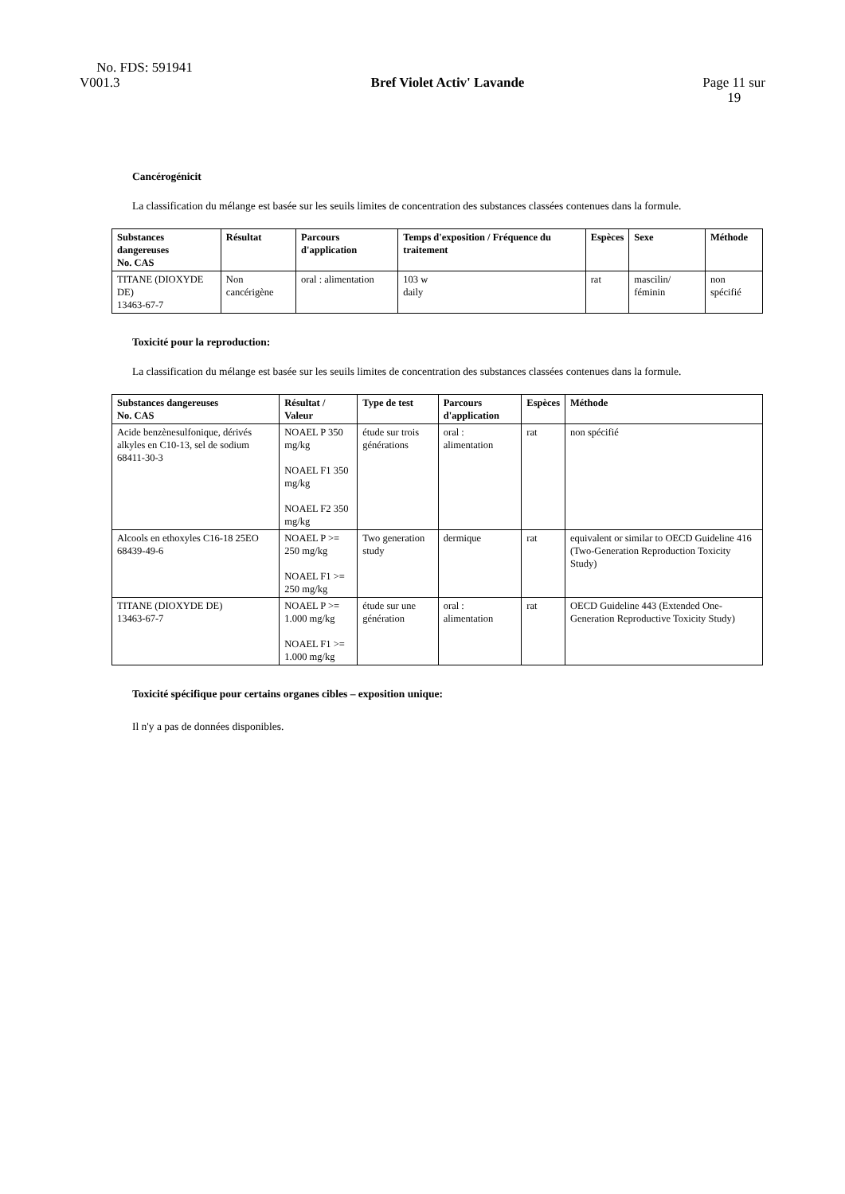No. FDS: 591941
V001.3
Bref Violet Activ' Lavande
Page 11 sur
19
Cancérogénicit
La classification du mélange est basée sur les seuils limites de concentration des substances classées contenues dans la formule.
| Substances dangereuses No. CAS | Résultat | Parcours d'application | Temps d'exposition / Fréquence du traitement | Espèces | Sexe | Méthode |
| --- | --- | --- | --- | --- | --- | --- |
| TITANE (DIOXYDE DE) 13463-67-7 | Non cancérigène | oral : alimentation | 103 w daily | rat | mascilin/ féminin | non spécifié |
Toxicité pour la reproduction:
La classification du mélange est basée sur les seuils limites de concentration des substances classées contenues dans la formule.
| Substances dangereuses No. CAS | Résultat / Valeur | Type de test | Parcours d'application | Espèces | Méthode |
| --- | --- | --- | --- | --- | --- |
| Acide benzènesulfonique, dérivés alkyles en C10-13, sel de sodium 68411-30-3 | NOAEL P 350 mg/kg NOAEL F1 350 mg/kg NOAEL F2 350 mg/kg | étude sur trois générations | oral : alimentation | rat | non spécifié |
| Alcools en ethoxyles C16-18 25EO 68439-49-6 | NOAEL P >= 250 mg/kg NOAEL F1 >= 250 mg/kg | Two generation study | dermique | rat | equivalent or similar to OECD Guideline 416 (Two-Generation Reproduction Toxicity Study) |
| TITANE (DIOXYDE DE) 13463-67-7 | NOAEL P >= 1.000 mg/kg NOAEL F1 >= 1.000 mg/kg | étude sur une génération | oral : alimentation | rat | OECD Guideline 443 (Extended One-Generation Reproductive Toxicity Study) |
Toxicité spécifique pour certains organes cibles – exposition unique:
Il n'y a pas de données disponibles.